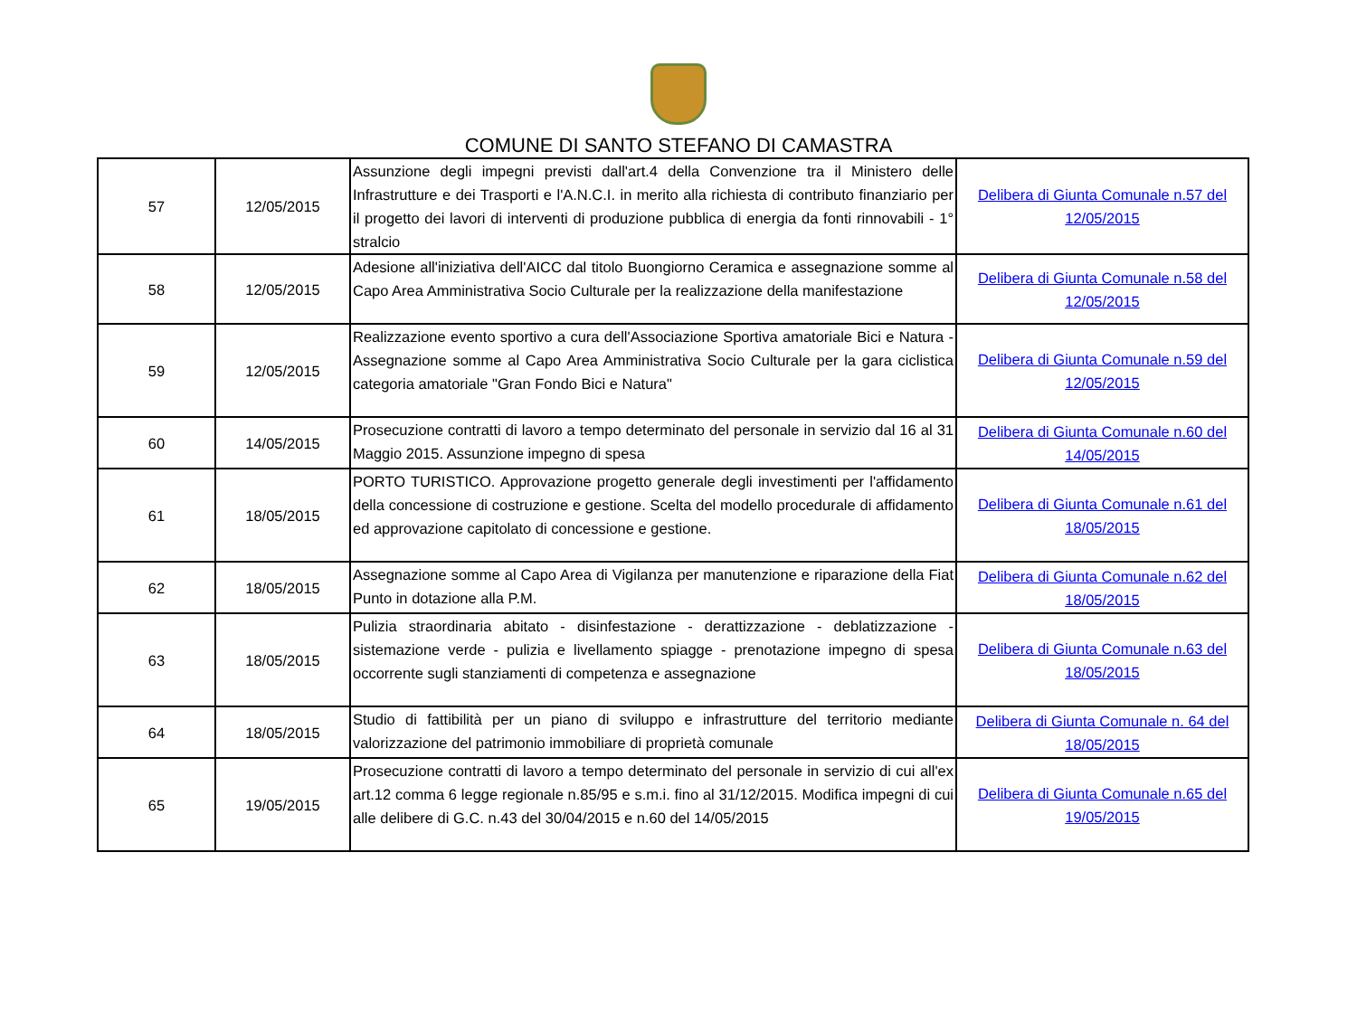COMUNE DI SANTO STEFANO DI CAMASTRA
| 57 | 12/05/2015 | Assunzione degli impegni previsti dall'art.4 della Convenzione tra il Ministero delle Infrastrutture e dei Trasporti e l'A.N.C.I. in merito alla richiesta di contributo finanziario per il progetto dei lavori di interventi di produzione pubblica di energia da fonti rinnovabili - 1° stralcio | Delibera di Giunta Comunale n.57 del 12/05/2015 |
| 58 | 12/05/2015 | Adesione all'iniziativa dell'AICC dal titolo Buongiorno Ceramica e assegnazione somme al Capo Area Amministrativa Socio Culturale per la realizzazione della manifestazione | Delibera di Giunta Comunale n.58 del 12/05/2015 |
| 59 | 12/05/2015 | Realizzazione evento sportivo a cura dell'Associazione Sportiva amatoriale Bici e Natura - Assegnazione somme al Capo Area Amministrativa Socio Culturale per la gara ciclistica categoria amatoriale "Gran Fondo Bici e Natura" | Delibera di Giunta Comunale n.59 del 12/05/2015 |
| 60 | 14/05/2015 | Prosecuzione contratti di lavoro a tempo determinato del personale in servizio dal 16 al 31 Maggio 2015. Assunzione impegno di spesa | Delibera di Giunta Comunale n.60 del 14/05/2015 |
| 61 | 18/05/2015 | PORTO TURISTICO. Approvazione progetto generale degli investimenti per l'affidamento della concessione di costruzione e gestione. Scelta del modello procedurale di affidamento ed approvazione capitolato di concessione e gestione. | Delibera di Giunta Comunale n.61 del 18/05/2015 |
| 62 | 18/05/2015 | Assegnazione somme al Capo Area di Vigilanza per manutenzione e riparazione della Fiat Punto in dotazione alla P.M. | Delibera di Giunta Comunale n.62 del 18/05/2015 |
| 63 | 18/05/2015 | Pulizia straordinaria abitato - disinfestazione - derattizzazione - deblatizzazione - sistemazione verde - pulizia e livellamento spiagge - prenotazione impegno di spesa occorrente sugli stanziamenti di competenza e assegnazione | Delibera di Giunta Comunale n.63 del 18/05/2015 |
| 64 | 18/05/2015 | Studio di fattibilità per un piano di sviluppo e infrastrutture del territorio mediante valorizzazione del patrimonio immobiliare di proprietà comunale | Delibera di Giunta Comunale n. 64 del 18/05/2015 |
| 65 | 19/05/2015 | Prosecuzione contratti di lavoro a tempo determinato del personale in servizio di cui all'ex art.12 comma 6 legge regionale n.85/95 e s.m.i. fino al 31/12/2015. Modifica impegni di cui alle delibere di G.C. n.43 del 30/04/2015 e n.60 del 14/05/2015 | Delibera di Giunta Comunale n.65 del 19/05/2015 |